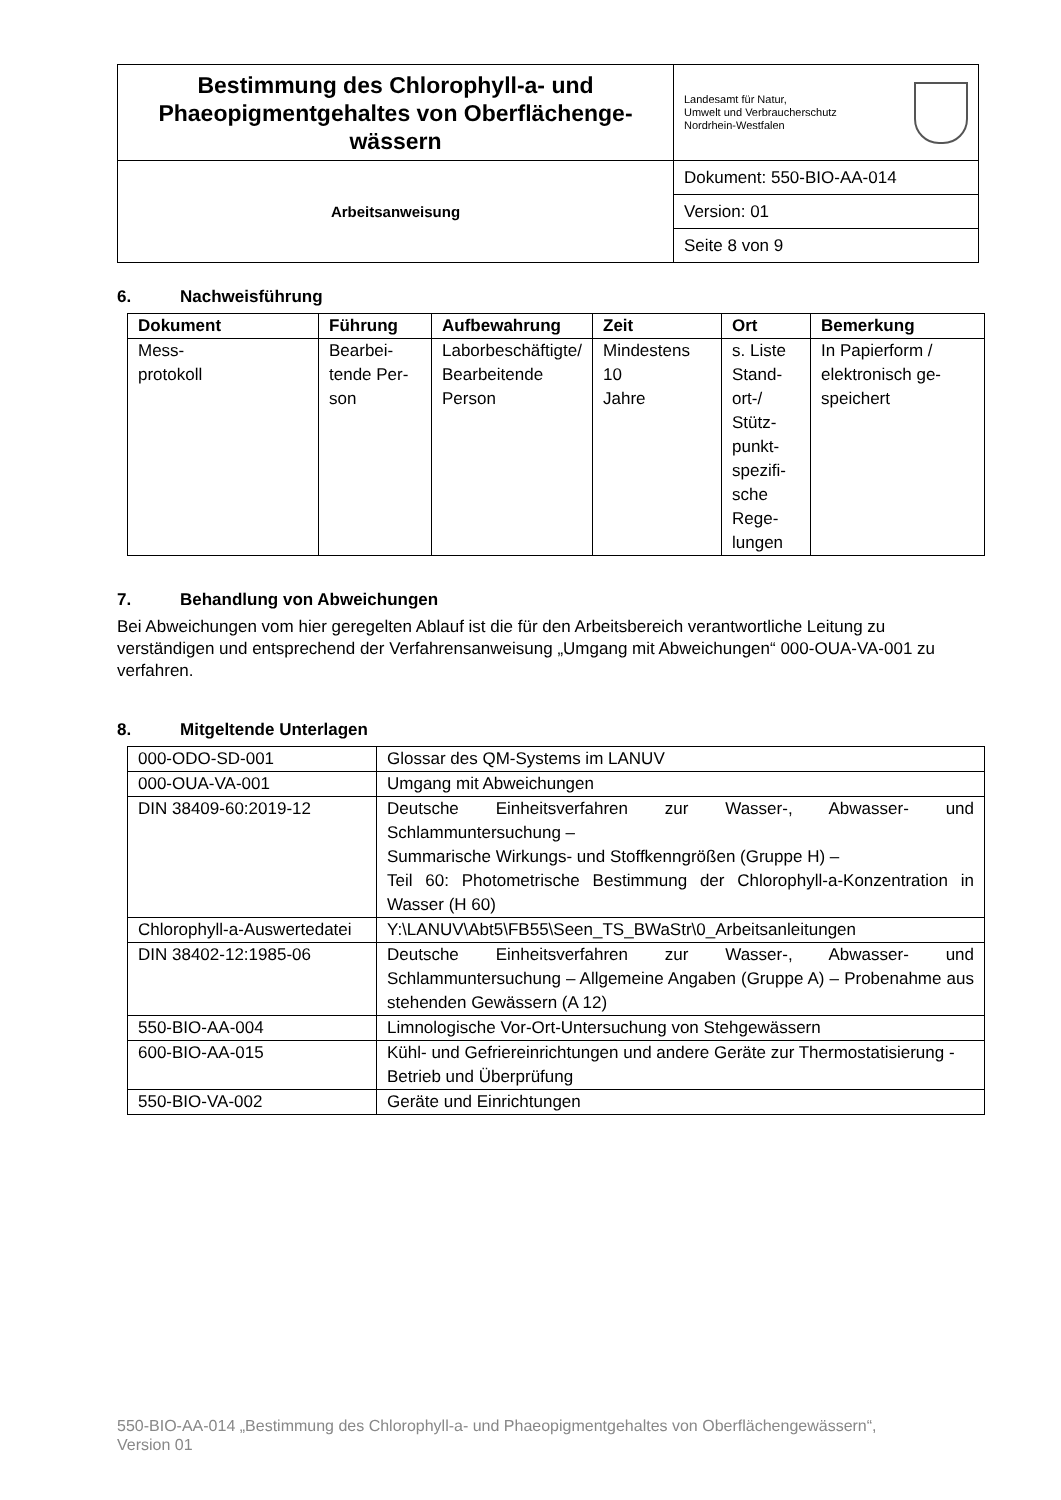| Bestimmung des Chlorophyll-a- und Phaeopigmentgehaltes von Oberflächenge­wässern | Landesamt für Natur, Umwelt und Verbraucherschutz Nordrhein-Westfalen |
| Arbeitsanweisung | Dokument: 550-BIO-AA-014 |
| | Version: 01 |
| | Seite 8 von 9 |
6. Nachweisführung
| Dokument | Führung | Aufbewahrung | Zeit | Ort | Bemerkung |
| --- | --- | --- | --- | --- | --- |
| Mess- protokoll | Bearbei­tende Per­son | Laborbeschäf­tigte/ Bearbei­tende Person | Mindestens 10 Jahre | s. Liste Stand­ort-/ Stütz­punkt­spezifi­sche Rege­lungen | In Papierform / elektronisch ge­speichert |
7. Behandlung von Abweichungen
Bei Abweichungen vom hier geregelten Ablauf ist die für den Arbeitsbereich verantwortliche Lei­tung zu verständigen und entsprechend der Verfahrensanweisung „Umgang mit Abweichungen“ 000-OUA-VA-001 zu verfahren.
8. Mitgeltende Unterlagen
| 000-ODO-SD-001 | Glossar des QM-Systems im LANUV |
| 000-OUA-VA-001 | Umgang mit Abweichungen |
| DIN 38409-60:2019-12 | Deutsche Einheitsverfahren zur Wasser-, Abwasser- und Schlammuntersuchung – Summarische Wirkungs- und Stoffkenngrößen (Gruppe H) – Teil 60: Photometrische Bestimmung der Chlorophyll-a-Konzentra­tion in Wasser (H 60) |
| Chlorophyll-a-Auswerte­datei | Y:\LANUV\Abt5\FB55\Seen_TS_BWaStr\0_Arbeitsanleitungen |
| DIN 38402-12:1985-06 | Deutsche Einheitsverfahren zur Wasser-, Abwasser- und Schlammuntersuchung – Allgemeine Angaben (Gruppe A) – Pro­benahme aus stehenden Gewässern (A 12) |
| 550-BIO-AA-004 | Limnologische Vor-Ort-Untersuchung von Stehgewässern |
| 600-BIO-AA-015 | Kühl- und Gefriereinrichtungen und andere Geräte zur Thermostati­sierung - Betrieb und Überprüfung |
| 550-BIO-VA-002 | Geräte und Einrichtungen |
550-BIO-AA-014 „Bestimmung des Chlorophyll-a- und Phaeopigmentgehaltes von Oberflächengewässern“,
Version 01